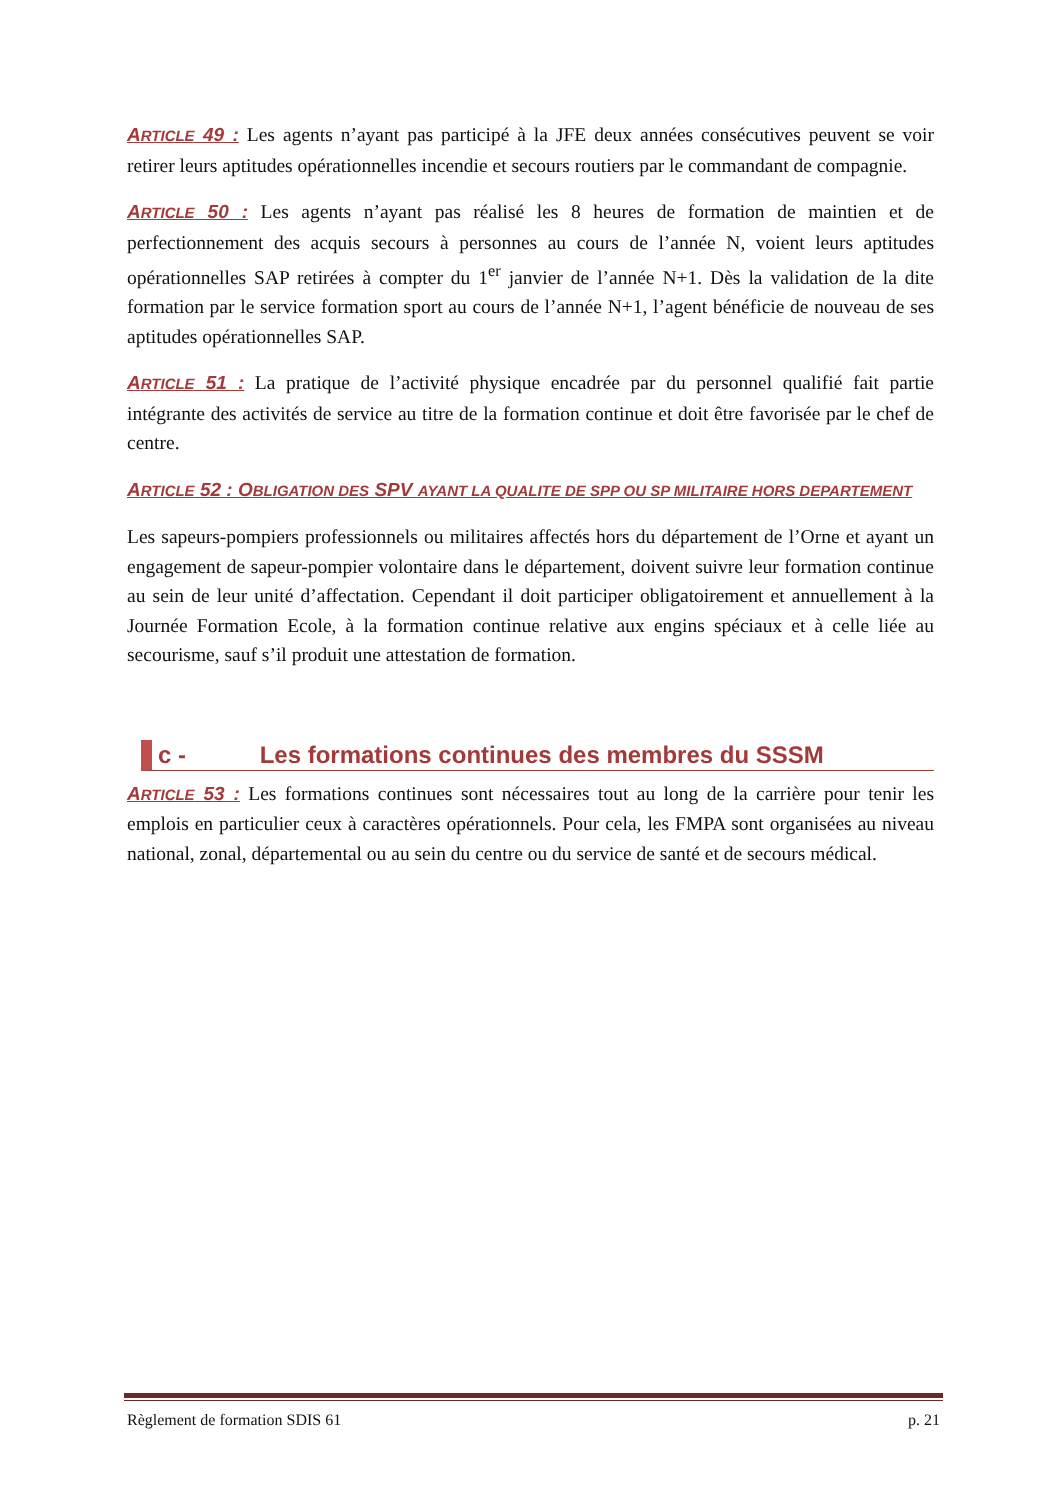ARTICLE 49 : Les agents n’ayant pas participé à la JFE deux années consécutives peuvent se voir retirer leurs aptitudes opérationnelles incendie et secours routiers par le commandant de compagnie.
ARTICLE 50 : Les agents n’ayant pas réalisé les 8 heures de formation de maintien et de perfectionnement des acquis secours à personnes au cours de l’année N, voient leurs aptitudes opérationnelles SAP retirées à compter du 1<sup>er</sup> janvier de l’année N+1. Dès la validation de la dite formation par le service formation sport au cours de l’année N+1, l’agent bénéficie de nouveau de ses aptitudes opérationnelles SAP.
ARTICLE 51 : La pratique de l’activité physique encadrée par du personnel qualifié fait partie intégrante des activités de service au titre de la formation continue et doit être favorisée par le chef de centre.
ARTICLE 52 : OBLIGATION DES SPV AYANT LA QUALITE DE SPP OU SP MILITAIRE HORS DEPARTEMENT
Les sapeurs-pompiers professionnels ou militaires affectés hors du département de l’Orne et ayant un engagement de sapeur-pompier volontaire dans le département, doivent suivre leur formation continue au sein de leur unité d’affectation. Cependant il doit participer obligatoirement et annuellement à la Journée Formation Ecole, à la formation continue relative aux engins spéciaux et à celle liée au secourisme, sauf s’il produit une attestation de formation.
c - Les formations continues des membres du SSSM
ARTICLE 53 : Les formations continues sont nécessaires tout au long de la carrière pour tenir les emplois en particulier ceux à caractères opérationnels. Pour cela, les FMPA sont organisées au niveau national, zonal, départemental ou au sein du centre ou du service de santé et de secours médical.
Règlement de formation SDIS 61 p. 21